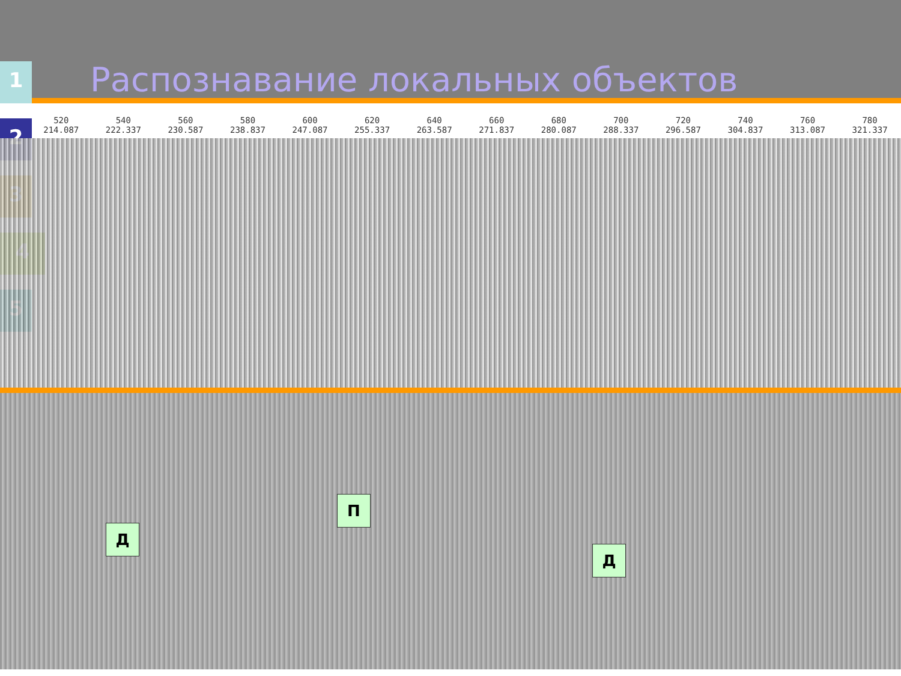Распознавание локальных объектов
1
2
3
4
5
520
214.087
540
222.337
560
230.587
580
238.837
600
247.087
620
255.337
640
263.587
660
271.837
680
280.087
700
288.337
720
296.587
740
304.837
760
313.087
780
321.337
Д
П
Д